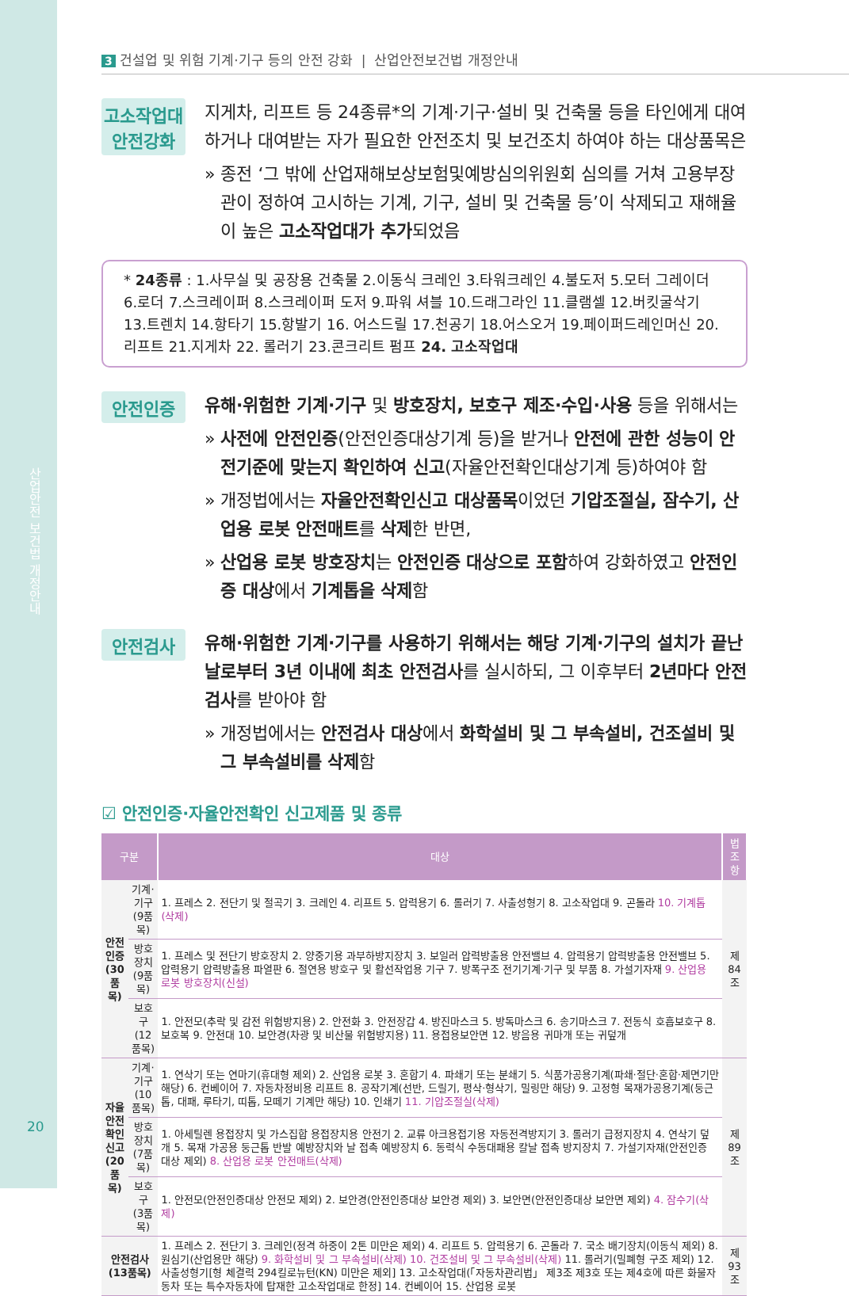산업안전 보건법 개정안내
20
3 건설업 및 위험 기계·기구 등의 안전 강화 | 산업안전보건법 개정안내
고소작업대
안전강화
지게차, 리프트 등 24종류*의 기계·기구·설비 및 건축물 등을 타인에게 대여하거나 대여받는 자가 필요한 안전조치 및 보건조치 하여야 하는 대상품목은
» 종전 ‘그 밖에 산업재해보상보험및예방심의위원회 심의를 거쳐 고용부장관이 정하여 고시하는 기계, 기구, 설비 및 건축물 등’이 삭제되고 재해율이 높은 고소작업대가 추가되었음
* 24종류 : 1.사무실 및 공장용 건축물 2.이동식 크레인 3.타워크레인 4.불도저 5.모터 그레이더 6.로더 7.스크레이퍼 8.스크레이퍼 도저 9.파워 셔블 10.드래그라인 11.클램셀 12.버킷굴삭기 13.트렌치 14.항타기 15.항발기 16. 어스드릴 17.천공기 18.어스오거 19.페이퍼드레인머신 20.리프트 21.지게차 22. 롤러기 23.콘크리트 펌프 24. 고소작업대
안전인증
유해·위험한 기계·기구 및 방호장치, 보호구 제조·수입·사용 등을 위해서는
» 사전에 안전인증(안전인증대상기계 등)을 받거나 안전에 관한 성능이 안전기준에 맞는지 확인하여 신고(자율안전확인대상기계 등)하여야 함
» 개정법에서는 자율안전확인신고 대상품목이었던 기압조절실, 잠수기, 산업용 로봇 안전매트를 삭제한 반면,
» 산업용 로봇 방호장치는 안전인증 대상으로 포함하여 강화하였고 안전인증 대상에서 기계톱을 삭제함
안전검사
유해·위험한 기계·기구를 사용하기 위해서는 해당 기계·기구의 설치가 끝난 날로부터 3년 이내에 최초 안전검사를 실시하되, 그 이후부터 2년마다 안전검사를 받아야 함
» 개정법에서는 안전검사 대상에서 화학설비 및 그 부속설비, 건조설비 및 그 부속설비를 삭제함
☑ 안전인증·자율안전확인 신고제품 및 종류
| 구분 | | 대상 | 법조항 |
| --- | --- | --- | --- |
| 안전 인증 (30 품목) | 기계·기구 (9품목) | 1. 프레스 2. 전단기 및 절곡기 3. 크레인 4. 리프트 5. 압력용기 6. 롤러기 7. 사출성형기 8. 고소작업대 9. 곤돌라 10. 기계톱(삭제) | 제84조 |
| | 방호장치 (9품목) | 1. 프레스 및 전단기 방호장치 2. 양중기용 과부하방지장치 3. 보일러 압력방출용 안전밸브 4. 압력용기 압력방출용 안전밸브 5. 압력용기 압력방출용 파열판 6. 절연용 방호구 및 활선작업용 기구 7. 방폭구조 전기기계·기구 및 부품 8. 가설기자재 9. 산업용 로봇 방호장치(신설) | |
| | 보호구 (12품목) | 1. 안전모(추락 및 감전 위험방지용) 2. 안전화 3. 안전장갑 4. 방진마스크 5. 방독마스크 6. 송기마스크 7. 전동식 호흡보호구 8. 보호복 9. 안전대 10. 보안경(차광 및 비산물 위험방지용) 11. 용접용보안면 12. 방음용 귀마개 또는 귀덮개 | |
| 자율 안전 확인 신고 (20 품목) | 기계·기구 (10품목) | 1. 연삭기 또는 연마기(휴대형 제외) 2. 산업용 로봇 3. 혼합기 4. 파쇄기 또는 분쇄기 5. 식품가공용기계(파쇄·절단·혼합·제면기만 해당) 6. 컨베이어 7. 자동차정비용 리프트 8. 공작기계(선반, 드릴기, 평삭·형삭기, 밀링만 해당) 9. 고정형 목재가공용기계(둥근톱, 대패, 루타기, 띠톱, 모떼기 기계만 해당) 10. 인쇄기 11. 기압조절실(삭제) | 제89조 |
| | 방호장치 (7품목) | 1. 아세틸렌 용접장치 및 가스집합 용접장치용 안전기 2. 교류 아크용접기용 자동전격방지기 3. 롤러기 급정지장치 4. 연삭기 덮개 5. 목재 가공용 둥근톱 반발 예방장치와 날 접촉 예방장치 6. 동력식 수동대패용 칼날 접촉 방지장치 7. 가설기자재(안전인증 대상 제외) 8. 산업용 로봇 안전매트(삭제) | |
| | 보호구 (3품목) | 1. 안전모(안전인증대상 안전모 제외) 2. 보안경(안전인증대상 보안경 제외) 3. 보안면(안전인증대상 보안면 제외) 4. 잠수기(삭제) | |
| 안전검사 (13품목) | | 1. 프레스 2. 전단기 3. 크레인(정격 하중이 2톤 미만은 제외) 4. 리프트 5. 압력용기 6. 곤돌라 7. 국소 배기장치(이동식 제외) 8. 원심기(산업용만 해당) 9. 화학설비 및 그 부속설비(삭제) 10. 건조설비 및 그 부속설비(삭제) 11. 롤러기(밀폐형 구조 제외) 12. 사출성형기[형 체결력 294킬로뉴턴(KN) 미만은 제외] 13. 고소작업대(「자동차관리법」 제3조 제3호 또는 제4호에 따른 화물자동차 또는 특수자동차에 탑재한 고소작업대로 한정] 14. 컨베이어 15. 산업용 로봇 | 제93조 |